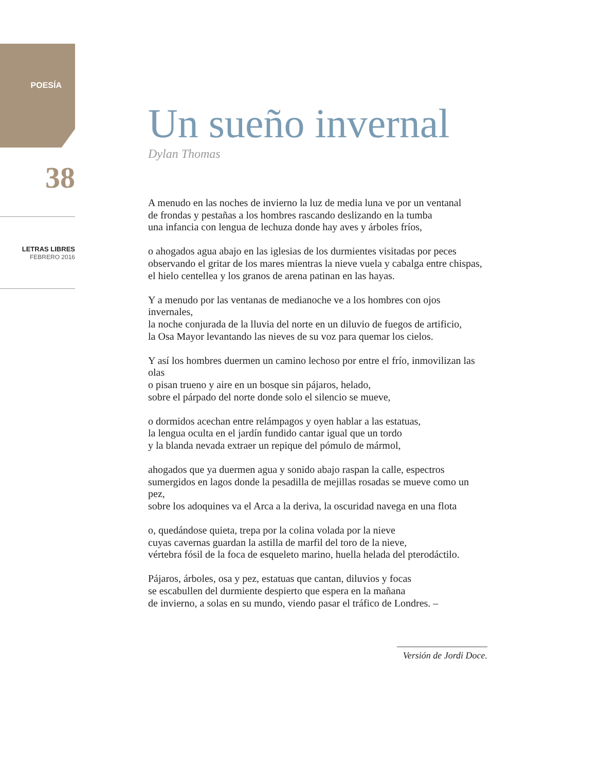POESÍA
38
LETRAS LIBRES
FEBRERO 2016
Un sueño invernal
Dylan Thomas
A menudo en las noches de invierno la luz de media luna ve por un ventanal
de frondas y pestañas a los hombres rascando deslizando en la tumba
una infancia con lengua de lechuza donde hay aves y árboles fríos,
o ahogados agua abajo en las iglesias de los durmientes visitadas por peces
observando el gritar de los mares mientras la nieve vuela y cabalga entre chispas,
el hielo centellea y los granos de arena patinan en las hayas.
Y a menudo por las ventanas de medianoche ve a los hombres con ojos invernales,
la noche conjurada de la lluvia del norte en un diluvio de fuegos de artificio,
la Osa Mayor levantando las nieves de su voz para quemar los cielos.
Y así los hombres duermen un camino lechoso por entre el frío, inmovilizan las olas
o pisan trueno y aire en un bosque sin pájaros, helado,
sobre el párpado del norte donde solo el silencio se mueve,
o dormidos acechan entre relámpagos y oyen hablar a las estatuas,
la lengua oculta en el jardín fundido cantar igual que un tordo
y la blanda nevada extraer un repique del pómulo de mármol,
ahogados que ya duermen agua y sonido abajo raspan la calle, espectros
sumergidos en lagos donde la pesadilla de mejillas rosadas se mueve como un pez,
sobre los adoquines va el Arca a la deriva, la oscuridad navega en una flota
o, quedándose quieta, trepa por la colina volada por la nieve
cuyas cavernas guardan la astilla de marfil del toro de la nieve,
vértebra fósil de la foca de esqueleto marino, huella helada del pterodáctilo.
Pájaros, árboles, osa y pez, estatuas que cantan, diluvios y focas
se escabullen del durmiente despierto que espera en la mañana
de invierno, a solas en su mundo, viendo pasar el tráfico de Londres. –
Versión de Jordi Doce.